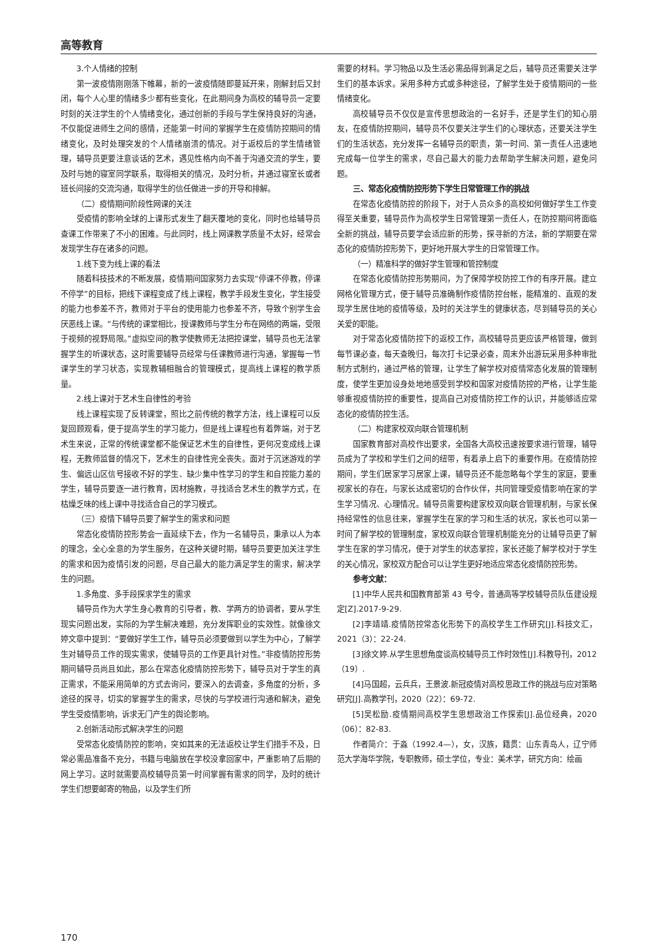高等教育
3.个人情绪的控制
第一波疫情刚刚落下帷幕，新的一波疫情随即蔓延开来，刚解封后又封闭，每个人心里的情绪多少都有些变化，在此期间身为高校的辅导员一定要时刻的关注学生的个人情绪变化，通过创新的手段与学生保持良好的沟通，不仅能促进师生之间的感情，还能第一时间的掌握学生在疫情防控期间的情绪变化，及时处理突发的个人情绪崩溃的情况。对于返校后的学生情绪管理，辅导员更要注意谈话的艺术，遇见性格内向不善于沟通交流的学生，要及时与她的寝室同学联系，取得相关的情况，及时分析，并通过寝室长或者班长间接的交流沟通，取得学生的信任做进一步的开导和排解。
（二）疫情期间阶段性网课的关注
受疫情的影响全球的上课形式发生了翻天覆地的变化，同时也给辅导员查课工作带来了不小的困难。与此同时，线上网课教学质量不太好，经常会发现学生存在诸多的问题。
1.线下变为线上课的看法
随着科技技术的不断发展，疫情期间国家努力去实现“停课不停教，停课不停学”的目标，把线下课程变成了线上课程，教学手段发生变化，学生接受的能力也参差不齐，教师对于平台的使用能力也参差不齐，导致个别学生会厌恶线上课。“与传统的课堂相比，授课教师与学生分布在网络的两端，受限于视频的视野局限。”虚拟空间的教学使教师无法把控课堂，辅导员也无法掌握学生的听课状态，这时需要辅导员经常与任课教师进行沟通，掌握每一节课学生的学习状态，实现教辅相融合的管理模式，提高线上课程的教学质量。
2.线上课对于艺术生自律性的考验
线上课程实现了反转课堂，照比之前传统的教学方法，线上课程可以反复回顾观看，便于提高学生的学习能力，但是线上课程也有着弊端，对于艺术生来说，正常的传统课堂都不能保证艺术生的自律性，更何况变成线上课程，无教师监督的情况下，艺术生的自律性完全丧失。面对于沉迷游戏的学生、偏远山区信号接收不好的学生、缺少集中性学习的学生和自控能力差的学生，辅导员要逐一进行教育，因材施教，寻找适合艺术生的教学方式，在枯燥乏味的线上课中寻找适合自己的学习模式。
（三）疫情下辅导员要了解学生的需求和问题
常态化疫情防控形势会一直延续下去，作为一名辅导员，秉承以人为本的理念，全心全意的为学生服务，在这种关键时期，辅导员要更加关注学生的需求和因为疫情引发的问题，尽自己最大的能力满足学生的需求，解决学生的问题。
1.多角度、多手段探求学生的需求
辅导员作为大学生身心教育的引导者，教、学两方的协调者，要从学生现实问题出发，实际的为学生解决难题，充分发挥职业的实效性。就像徐文婷文章中提到：“要做好学生工作，辅导员必须要做到以学生为中心，了解学生对辅导员工作的现实需求，使辅导员的工作更具针对性。”非疫情防控形势期间辅导员尚且如此，那么在常态化疫情防控形势下，辅导员对于学生的真正需求，不能采用简单的方式去询问，要深入的去调查，多角度的分析，多途径的探寻，切实的掌握学生的需求，尽快的与学校进行沟通和解决，避免学生受疫情影响，诉求无门产生的舆论影响。
2.创新活动形式解决学生的问题
受常态化疫情防控的影响，突如其来的无法返校让学生们措手不及，日常必需品准备不充分，书籍与电脑放在学校没拿回家中，严重影响了后期的网上学习。这时就需要高校辅导员第一时间掌握有需求的同学，及时的统计学生们想要邮寄的物品，以及学生们所
需要的材料。学习物品以及生活必需品得到满足之后，辅导员还需要关注学生们的基本诉求。采用多种方式或多种途径，了解学生处于疫情期间的一些情绪变化。
高校辅导员不仅仅是宣传思想政治的一名好手，还是学生们的知心朋友，在疫情防控期间，辅导员不仅要关注学生们的心理状态，还要关注学生们的生活状态，充分发挥一名辅导员的职责，第一时间、第一责任人迅速地完成每一位学生的需求，尽自己最大的能力去帮助学生解决问题，避免问题。
三、常态化疫情防控形势下学生日常管理工作的挑战
在常态化疫情防控的阶段下，对于人员众多的高校如何做好学生工作变得至关重要，辅导员作为高校学生日常管理第一责任人，在防控期间将面临全新的挑战，辅导员要学会适应新的形势，探寻新的方法，新的学期要在常态化的疫情防控形势下，更好地开展大学生的日常管理工作。
（一）精准科学的做好学生管理和管控制度
在常态化疫情防控形势期间，为了保障学校防控工作的有序开展。建立网格化管理方式，便于辅导员准确制作疫情防控台帐，能精准的、直观的发现学生居住地的疫情等级，及时的关注学生的健康状态，尽到辅导员的关心关爱的职能。
对于常态化疫情防控下的返校工作，高校辅导员更应该严格管理，做到每节课必查，每天查晚归，每次打卡记录必查，周末外出游玩采用多种审批制方式制约，通过严格的管理，让学生了解学校对疫情常态化发展的管理制度，使学生更加设身处地地感受到学校和国家对疫情防控的严格，让学生能够重视疫情防控的重要性，提高自己对疫情防控工作的认识，并能够适应常态化的疫情防控生活。
（二）构建家校双向联合管理机制
国家教育部对高校作出要求，全国各大高校迅速按要求进行管理，辅导员成为了学校和学生们之间的纽带，有着承上启下的重要作用。在疫情防控期间，学生们居家学习居家上课，辅导员还不能忽略每个学生的家庭，要重视家长的存在，与家长达成密切的合作伙伴，共同管理受疫情影响在家的学生学习情况、心理情况。辅导员需要构建家校双向联合管理机制，与家长保持经常性的信息往来，掌握学生在家的学习和生活的状况，家长也可以第一时间了解学校的管理制度，家校双向联合管理机制能充分的让辅导员更了解学生在家的学习情况，便于对学生的状态掌控，家长还能了解学校对于学生的关心情况，家校双方配合可以让学生更好地适应常态化疫情防控形势。
参考文献：
[1]中华人民共和国教育部第 43 号令，普通高等学校辅导员队伍建设规定[Z].2017-9-29.
[2]李靖靖.疫情防控常态化形势下的高校学生工作研究[J].科技文汇，2021（3）：22-24.
[3]徐文婷.从学生思想角度谈高校辅导员工作时效性[J].科教导刊，2012（19）.
[4]马国超，云兵兵，王景波.新冠疫情对高校思政工作的挑战与应对策略研究[J].高教学刊，2020（22）：69-72.
[5]吴松励.疫情期间高校学生思想政治工作探索[J].品位经典，2020（06）：82-83.
作者简介：于淼（1992.4—），女，汉族，籍贯：山东青岛人，辽宁师范大学海华学院，专职教师，硕士学位，专业：美术学，研究方向：绘画
170